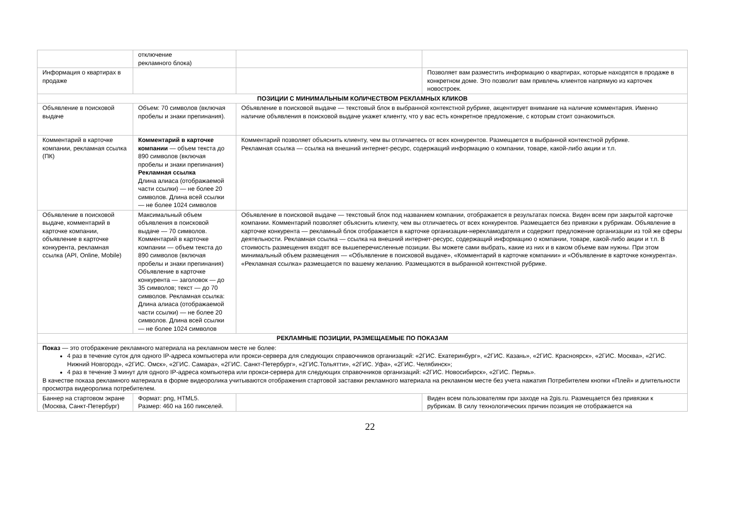| | отключение рекламного блока) | | |
| Информация о квартирах в продаже | | | Позволяет вам разместить информацию о квартирах, которые находятся в продаже в конкретном доме. Это позволит вам привлечь клиентов напрямую из карточек новостроек. |
| ПОЗИЦИИ С МИНИМАЛЬНЫМ КОЛИЧЕСТВОМ РЕКЛАМНЫХ КЛИКОВ | | | |
| Объявление в поисковой выдаче | Объем: 70 символов (включая пробелы и знаки препинания). | Объявление в поисковой выдаче — текстовый блок в выбранной контекстной рубрике, акцентирует внимание на наличие комментария. Именно наличие объявления в поисковой выдаче укажет клиенту, что у вас есть конкретное предложение, с которым стоит ознакомиться. | |
| Комментарий в карточке компании, рекламная ссылка (ПК) | Комментарий в карточке компании — объем текста до 890 символов (включая пробелы и знаки препинания) Рекламная ссылка Длина алиаса (отображаемой части ссылки) — не более 20 символов. Длина всей ссылки — не более 1024 символов | Комментарий позволяет объяснить клиенту, чем вы отличаетесь от всех конкурентов. Размещается в выбранной контекстной рубрике. Рекламная ссылка — ссылка на внешний интернет-ресурс, содержащий информацию о компании, товаре, какой-либо акции и т.п. | |
| Объявление в поисковой выдаче, комментарий в карточке компании, объявление в карточке конкурента, рекламная ссылка (API, Online, Mobile) | Максимальный объем объявления в поисковой выдаче — 70 символов. Комментарий в карточке компании — объем текста до 890 символов (включая пробелы и знаки препинания) Объявление в карточке конкурента — заголовок — до 35 символов; текст — до 70 символов. Рекламная ссылка: Длина алиаса (отображаемой части ссылки) — не более 20 символов. Длина всей ссылки — не более 1024 символов | Объявление в поисковой выдаче — текстовый блок под названием компании, отображается в результатах поиска. Виден всем при закрытой карточке компании. Комментарий позволяет объяснить клиенту, чем вы отличаетесь от всех конкурентов. Размещается без привязки к рубрикам. Объявление в карточке конкурента — рекламный блок отображается в карточке организации-нерекламодателя и содержит предложение организации из той же сферы деятельности. Рекламная ссылка — ссылка на внешний интернет-ресурс, содержащий информацию о компании, товаре, какой-либо акции и т.п. В стоимость размещения входят все вышеперечисленные позиции. Вы можете сами выбрать, какие из них и в каком объеме вам нужны. При этом минимальный объем размещения — «Объявление в поисковой выдаче», «Комментарий в карточке компании» и «Объявление в карточке конкурента». «Рекламная ссылка» размещается по вашему желанию. Размещаются в выбранной контекстной рубрике. | |
| РЕКЛАМНЫЕ ПОЗИЦИИ, РАЗМЕЩАЕМЫЕ ПО ПОКАЗАМ | | | |
| Показ — это отображение рекламного материала на рекламном месте не более: 4 раз в течение суток для одного IP-адреса компьютера или прокси-сервера для следующих справочников организаций: «2ГИС. Екатеринбург», «2ГИС. Казань», «2ГИС. Красноярск», «2ГИС. Москва», «2ГИС. Нижний Новгород», «2ГИС. Омск», «2ГИС. Самара», «2ГИС. Санкт-Петербург», «2ГИС.Тольятти», «2ГИС. Уфа», «2ГИС. Челябинск»; 4 раз в течение 3 минут для одного IP-адреса компьютера или прокси-сервера для следующих справочников организаций: «2ГИС. Новосибирск», «2ГИС. Пермь». В качестве показа рекламного материала в форме видеоролика учитываются отображения стартовой заставки рекламного материала на рекламном месте без учета нажатия Потребителем кнопки «Плей» и длительности просмотра видеоролика потребителем. | | | |
| Баннер на стартовом экране (Москва, Санкт-Петербург) | Формат: png, HTML5. Размер: 460 на 160 пикселей. | | Виден всем пользователям при заходе на 2gis.ru. Размещается без привязки к рубрикам. В силу технологических причин позиция не отображается на |
22